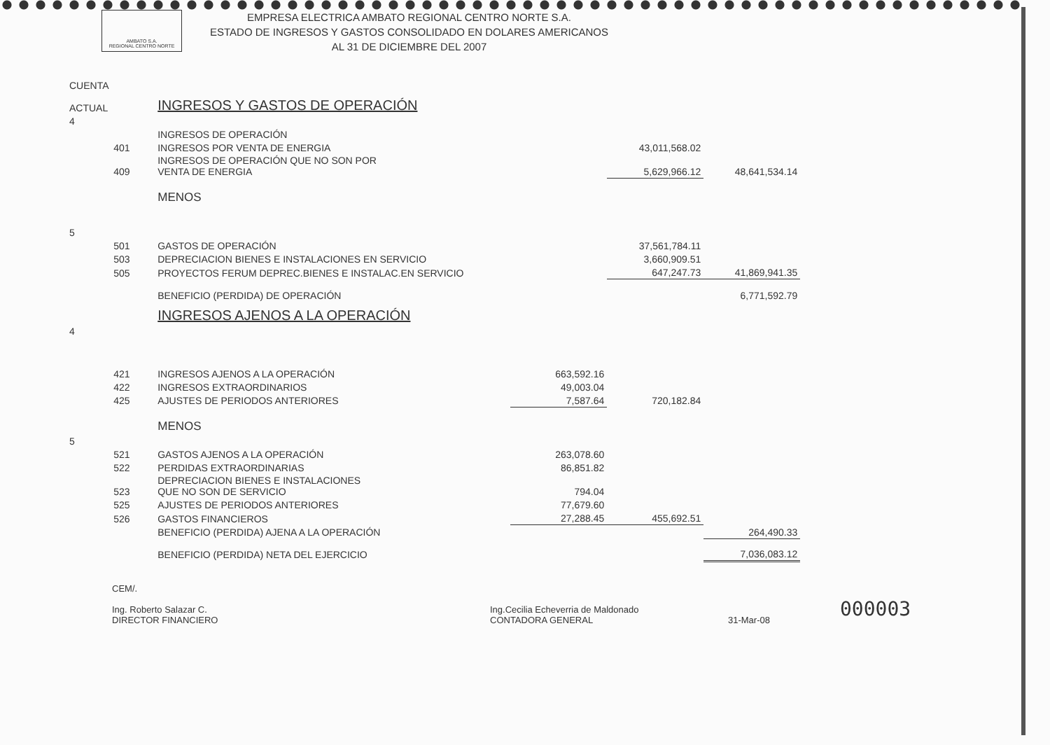AMBATO S.A.
REGIONAL CENTRO NORTE
EMPRESA ELECTRICA AMBATO REGIONAL CENTRO NORTE S.A.
ESTADO DE INGRESOS Y GASTOS CONSOLIDADO EN DOLARES AMERICANOS
AL 31 DE DICIEMBRE DEL 2007
| CUENTA | | | | | |
| ACTUAL | | INGRESOS Y GASTOS DE OPERACIÓN | | | |
| 4 | | | | | |
| | | INGRESOS DE OPERACIÓN | | | |
| | 401 | INGRESOS POR VENTA DE ENERGIA | | 43,011,568.02 | |
| | 409 | INGRESOS DE OPERACIÓN QUE NO SON POR VENTA DE ENERGIA | | 5,629,966.12 | 48,641,534.14 |
| | | MENOS | | | |
| 5 | | | | | |
| | 501 | GASTOS DE OPERACIÓN | | 37,561,784.11 | |
| | 503 | DEPRECIACION BIENES E INSTALACIONES EN SERVICIO | | 3,660,909.51 | |
| | 505 | PROYECTOS FERUM DEPREC.BIENES E INSTALAC.EN SERVICIO | | 647,247.73 | 41,869,941.35 |
| | | BENEFICIO (PERDIDA) DE OPERACIÓN | | | 6,771,592.79 |
| | | INGRESOS AJENOS A LA OPERACIÓN | | | |
| 4 | | | | | |
| | 421 | INGRESOS AJENOS A LA OPERACIÓN | 663,592.16 | | |
| | 422 | INGRESOS EXTRAORDINARIOS | 49,003.04 | | |
| | 425 | AJUSTES DE PERIODOS ANTERIORES | 7,587.64 | 720,182.84 | |
| | | MENOS | | | |
| 5 | | | | | |
| | 521 | GASTOS AJENOS A LA OPERACIÓN | 263,078.60 | | |
| | 522 | PERDIDAS EXTRAORDINARIAS | 86,851.82 | | |
| | 523 | DEPRECIACION BIENES E INSTALACIONES QUE NO SON DE SERVICIO | 794.04 | | |
| | 525 | AJUSTES DE PERIODOS ANTERIORES | 77,679.60 | | |
| | 526 | GASTOS FINANCIEROS | 27,288.45 | 455,692.51 | |
| | | BENEFICIO (PERDIDA) AJENA A LA OPERACIÓN | | | 264,490.33 |
| | | BENEFICIO (PERDIDA) NETA DEL EJERCICIO | | | 7,036,083.12 |
CEM/.
Ing. Roberto Salazar C.
DIRECTOR FINANCIERO
Ing.Cecilia Echeverria de Maldonado
CONTADORA GENERAL
31-Mar-08
000003